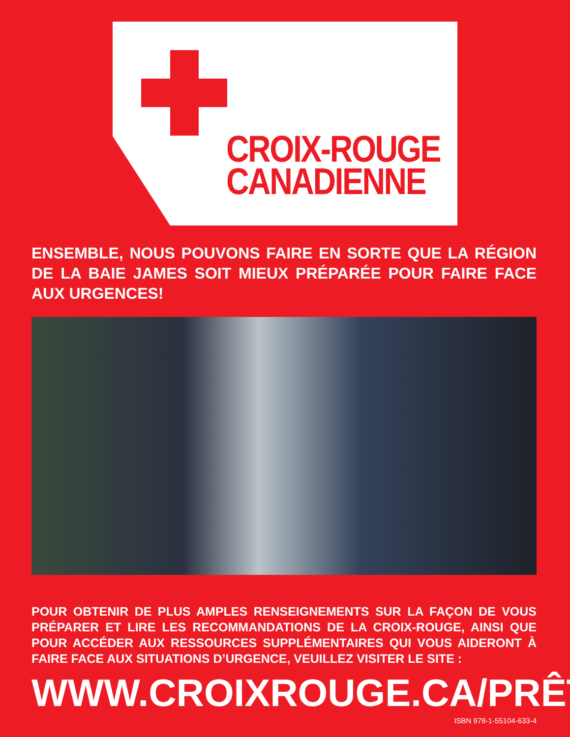CROIX-ROUGE
CANADIENNE
ENSEMBLE, NOUS POUVONS FAIRE EN SORTE QUE LA RÉGION DE LA BAIE JAMES SOIT MIEUX PRÉPARÉE POUR FAIRE FACE AUX URGENCES!
POUR OBTENIR DE PLUS AMPLES RENSEIGNEMENTS SUR LA FAÇON DE VOUS PRÉPARER ET LIRE LES RECOMMANDATIONS DE LA CROIX-ROUGE, AINSI QUE POUR ACCÉDER AUX RESSOURCES SUPPLÉMENTAIRES QUI VOUS AIDERONT À FAIRE FACE AUX SITUATIONS D’URGENCE, VEUILLEZ VISITER LE SITE :
WWW.CROIXROUGE.CA/PRÊT
ISBN 978-1-55104-633-4